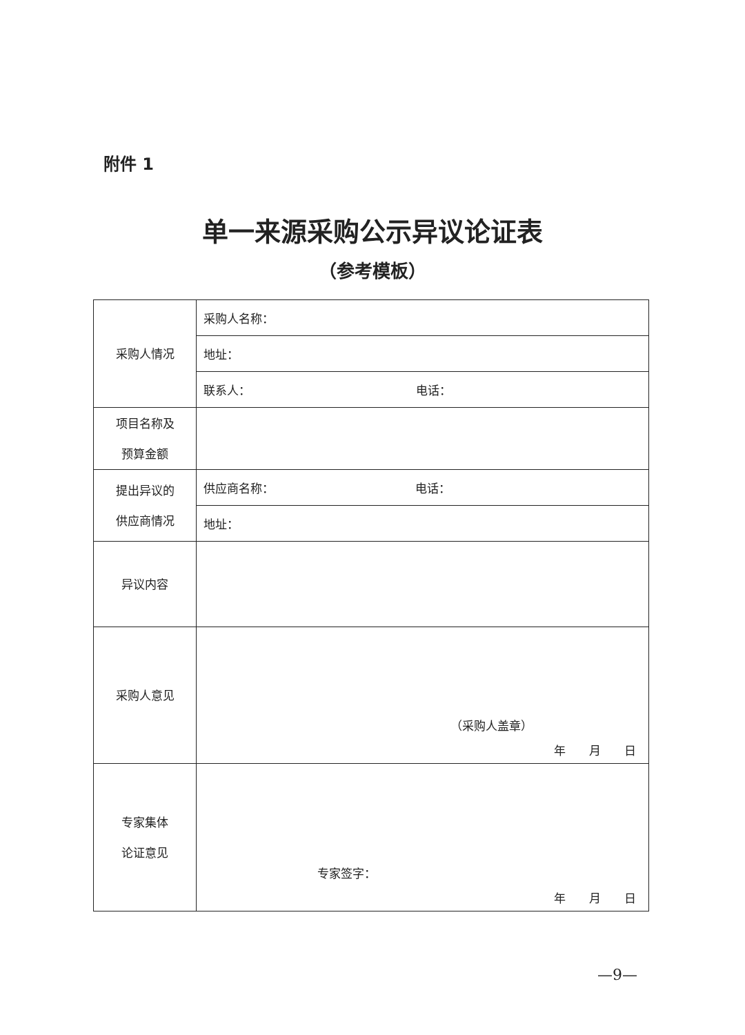附件 1
单一来源采购公示异议论证表
（参考模板）
| 采购人情况 | 采购人名称： |
| | 地址： |
| | 联系人： 电话： |
| 项目名称及 预算金额 | |
| 提出异议的 供应商情况 | 供应商名称： 电话： |
| | 地址： |
| 异议内容 | |
| 采购人意见 | （采购人盖章） 年 月 日 |
| 专家集体 论证意见 | 专家签字： 年 月 日 |
—9—